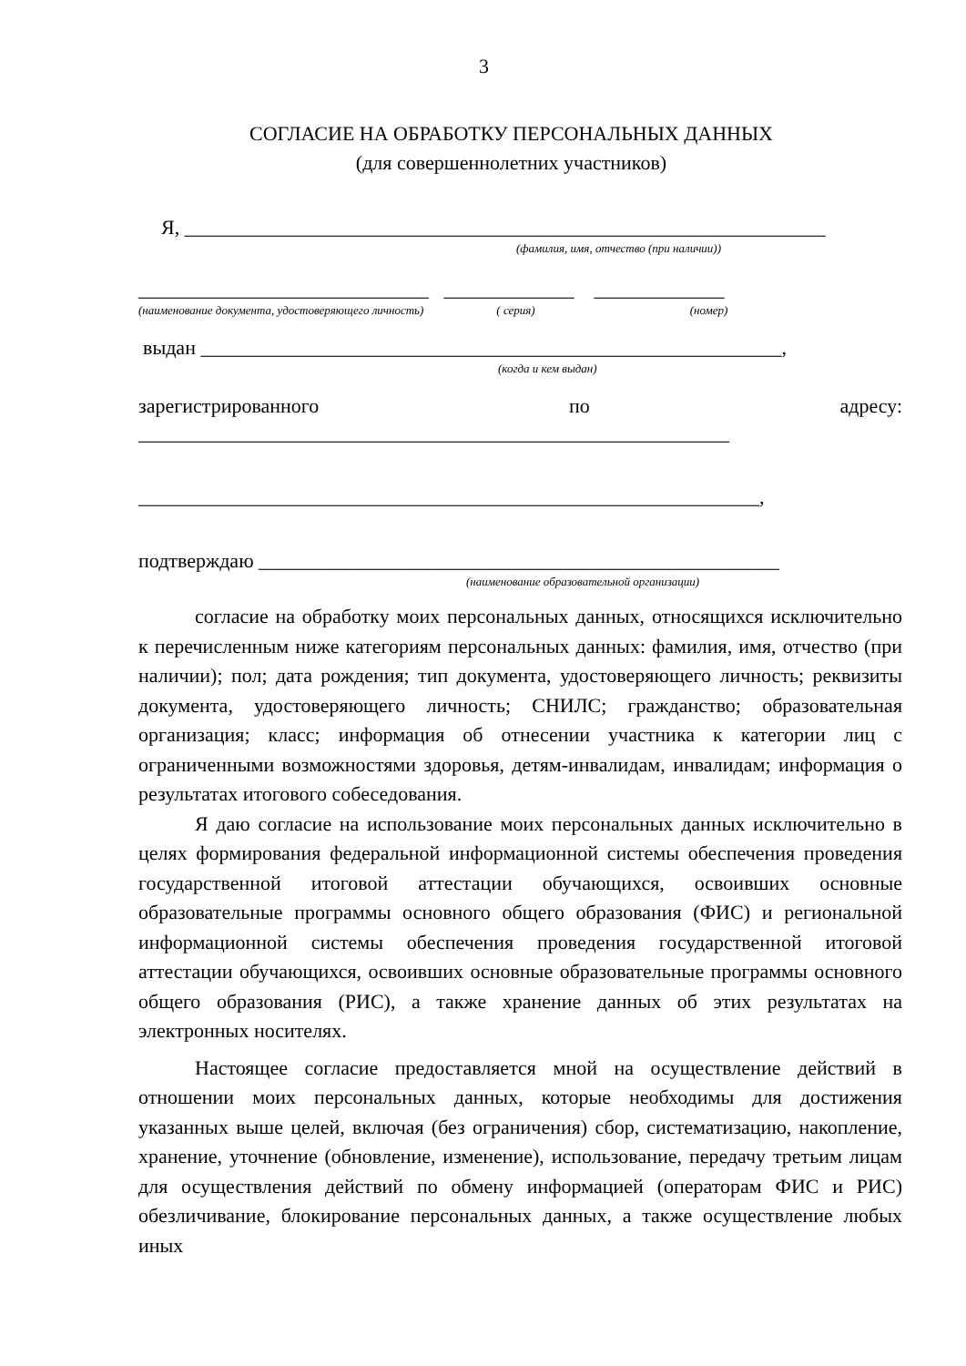3
СОГЛАСИЕ НА ОБРАБОТКУ ПЕРСОНАЛЬНЫХ ДАННЫХ
(для совершеннолетних участников)
Я, ________________________________________________________________
(фамилия, имя, отчество (при наличии))
_____________________________ _____________ _____________
(наименование документа, удостоверяющего личность) ( серия) (номер)
выдан __________________________________________________________,
(когда и кем выдан)
зарегистрированного по адресу:
___________________________________________________________
______________________________________________________________,
подтверждаю ____________________________________________________
(наименование образовательной организации)
согласие на обработку моих персональных данных, относящихся исключительно к перечисленным ниже категориям персональных данных: фамилия, имя, отчество (при наличии); пол; дата рождения; тип документа, удостоверяющего личность; реквизиты документа, удостоверяющего личность; СНИЛС; гражданство; образовательная организация; класс; информация об отнесении участника к категории лиц с ограниченными возможностями здоровья, детям-инвалидам, инвалидам; информация о результатах итогового собеседования.
Я даю согласие на использование моих персональных данных исключительно в целях формирования федеральной информационной системы обеспечения проведения государственной итоговой аттестации обучающихся, освоивших основные образовательные программы основного общего образования (ФИС) и региональной информационной системы обеспечения проведения государственной итоговой аттестации обучающихся, освоивших основные образовательные программы основного общего образования (РИС), а также хранение данных об этих результатах на электронных носителях.
Настоящее согласие предоставляется мной на осуществление действий в отношении моих персональных данных, которые необходимы для достижения указанных выше целей, включая (без ограничения) сбор, систематизацию, накопление, хранение, уточнение (обновление, изменение), использование, передачу третьим лицам для осуществления действий по обмену информацией (операторам ФИС и РИС) обезличивание, блокирование персональных данных, а также осуществление любых иных